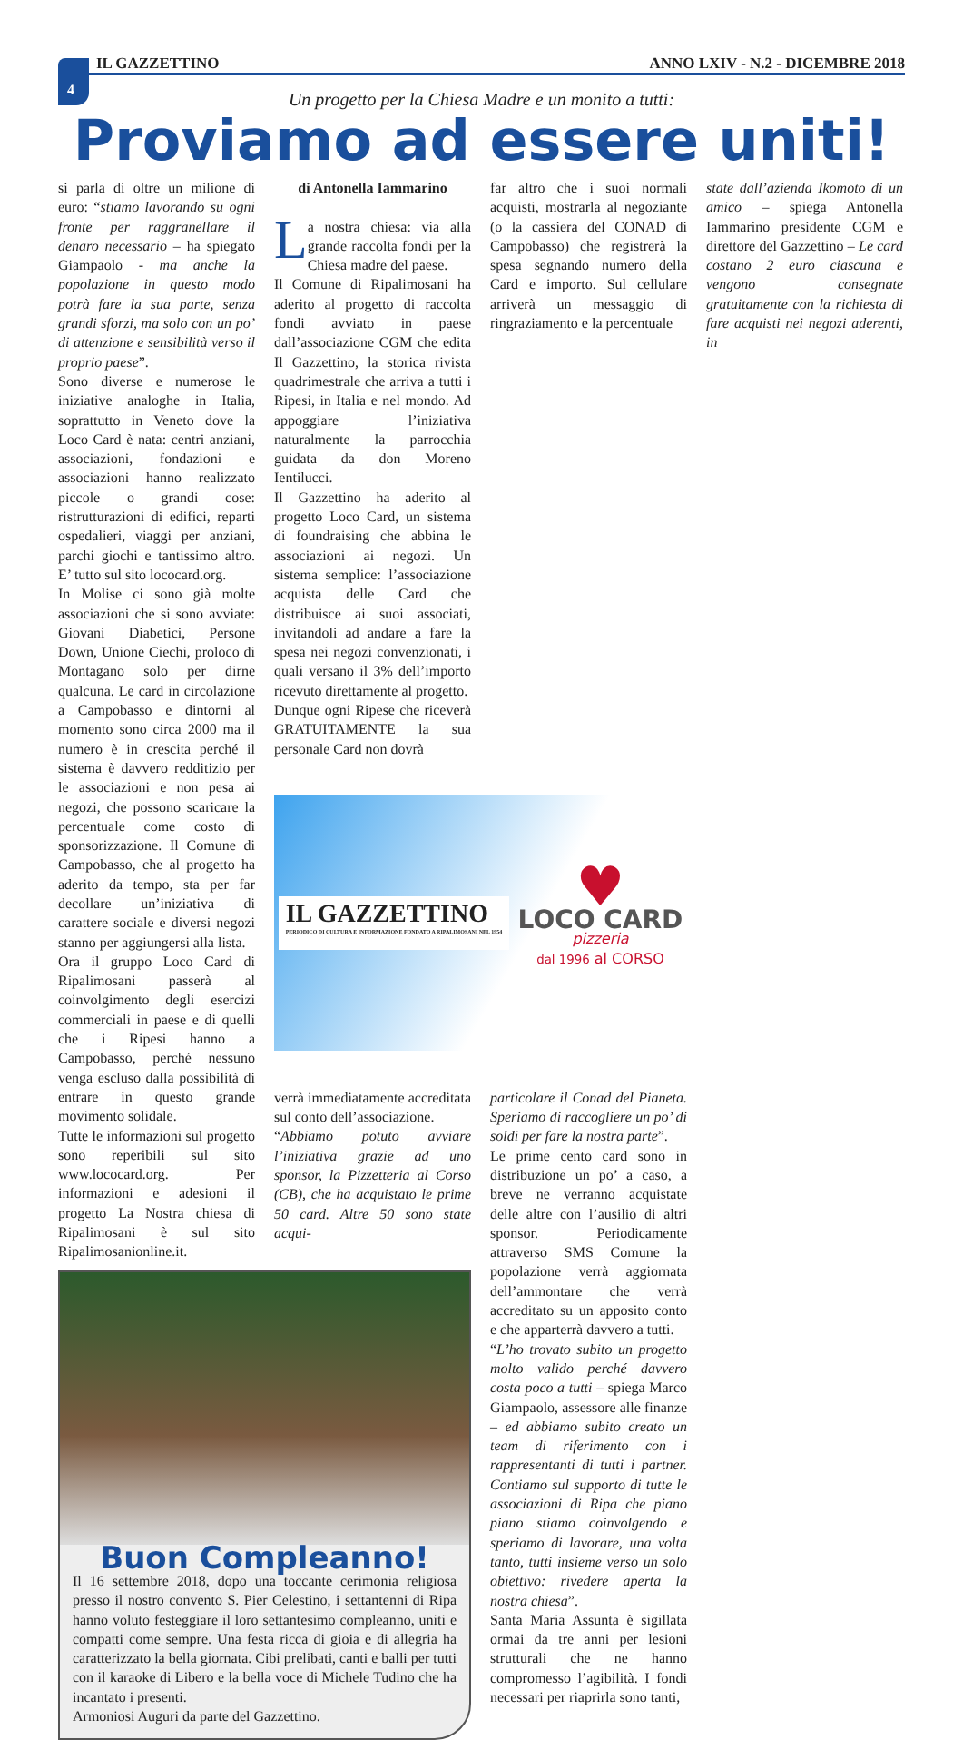IL GAZZETTINO ANNO LXIV - N.2 - DICEMBRE 2018
4
Un progetto per la Chiesa Madre e un monito a tutti:
Proviamo ad essere uniti!
di Antonella Iammarino
La nostra chiesa: via alla grande raccolta fondi per la Chiesa madre del paese.
Il Comune di Ripalimosani ha aderito al progetto di raccolta fondi avviato in paese dall’associazione CGM che edita Il Gazzettino, la storica rivista quadrimestrale che arriva a tutti i Ripesi, in Italia e nel mondo. Ad appoggiare l’iniziativa naturalmente la parrocchia guidata da don Moreno Ientilucci.
Il Gazzettino ha aderito al progetto Loco Card, un sistema di foundraising che abbina le associazioni ai negozi. Un sistema semplice: l’associazione acquista delle Card che distribuisce ai suoi associati, invitandoli ad andare a fare la spesa nei negozi convenzionati, i quali versano il 3% dell’importo ricevuto direttamente al progetto.
Dunque ogni Ripese che riceverà GRATUITAMENTE la sua personale Card non dovrà
far altro che i suoi normali acquisti, mostrarla al negoziante (o la cassiera del CONAD di Campobasso) che registrerà la spesa segnando numero della Card e importo. Sul cellulare arriverà un messaggio di ringraziamento e la percentuale
state dall’azienda Ikomoto di un amico – spiega Antonella Iammarino presidente CGM e direttore del Gazzettino – Le card costano 2 euro ciascuna e vengono consegnate gratuitamente con la richiesta di fare acquisti nei negozi aderenti, in
si parla di oltre un milione di euro: “stiamo lavorando su ogni fronte per raggranellare il denaro necessario – ha spiegato Giampaolo - ma anche la popolazione in questo modo potrà fare la sua parte, senza grandi sforzi, ma solo con un po’ di attenzione e sensibilità verso il proprio paese”.
Sono diverse e numerose le iniziative analoghe in Italia, soprattutto in Veneto dove la Loco Card è nata: centri anziani, associazioni, fondazioni e associazioni hanno realizzato piccole o grandi cose: ristrutturazioni di edifici, reparti ospedalieri, viaggi per anziani, parchi giochi e tantissimo altro. E’ tutto sul sito lococard.org.
In Molise ci sono già molte associazioni che si sono avviate: Giovani Diabetici, Persone Down, Unione Ciechi, proloco di Montagano solo per dirne qualcuna. Le card in circolazione a Campobasso e dintorni al momento sono circa 2000 ma il numero è in crescita perché il sistema è davvero redditizio per le associazioni e non pesa ai negozi, che possono scaricare la percentuale come costo di sponsorizzazione. Il Comune di Campobasso, che al progetto ha aderito da tempo, sta per far decollare un’iniziativa di carattere sociale e diversi negozi stanno per aggiungersi alla lista.
Ora il gruppo Loco Card di Ripalimosani passerà al coinvolgimento degli esercizi commerciali in paese e di quelli che i Ripesi hanno a Campobasso, perché nessuno venga escluso dalla possibilità di entrare in questo grande movimento solidale.
Tutte le informazioni sul progetto sono reperibili sul sito www.lococard.org. Per informazioni e adesioni il progetto La Nostra chiesa di Ripalimosani è sul sito Ripalimosanionline.it.
IL GAZZETTINO
PERIODICO DI CULTURA E INFORMAZIONE FONDATO A RIPALIMOSANI NEL 1954
♥
LOCO CARD
pizzeria
dal 1996 al CORSO
verrà immediatamente accreditata sul conto dell’associazione.
“Abbiamo potuto avviare l’iniziativa grazie ad uno sponsor, la Pizzetteria al Corso (CB), che ha acquistato le prime 50 card. Altre 50 sono state acqui-
particolare il Conad del Pianeta. Speriamo di raccogliere un po’ di soldi per fare la nostra parte”.
Le prime cento card sono in distribuzione un po’ a caso, a breve ne verranno acquistate delle altre con l’ausilio di altri sponsor. Periodicamente attraverso SMS Comune la popolazione verrà aggiornata dell’ammontare che verrà accreditato su un apposito conto e che apparterrà davvero a tutti.
“L’ho trovato subito un progetto molto valido perché davvero costa poco a tutti – spiega Marco Giampaolo, assessore alle finanze – ed abbiamo subito creato un team di riferimento con i rappresentanti di tutti i partner. Contiamo sul supporto di tutte le associazioni di Ripa che piano piano stiamo coinvolgendo e speriamo di lavorare, una volta tanto, tutti insieme verso un solo obiettivo: rivedere aperta la nostra chiesa”.
Santa Maria Assunta è sigillata ormai da tre anni per lesioni strutturali che ne hanno compromesso l’agibilità. I fondi necessari per riaprirla sono tanti,
Buon Compleanno!
Il 16 settembre 2018, dopo una toccante cerimonia religiosa presso il nostro convento S. Pier Celestino, i settantenni di Ripa hanno voluto festeggiare il loro settantesimo compleanno, uniti e compatti come sempre. Una festa ricca di gioia e di allegria ha caratterizzato la bella giornata. Cibi prelibati, canti e balli per tutti con il karaoke di Libero e la bella voce di Michele Tudino che ha incantato i presenti.
Armoniosi Auguri da parte del Gazzettino.